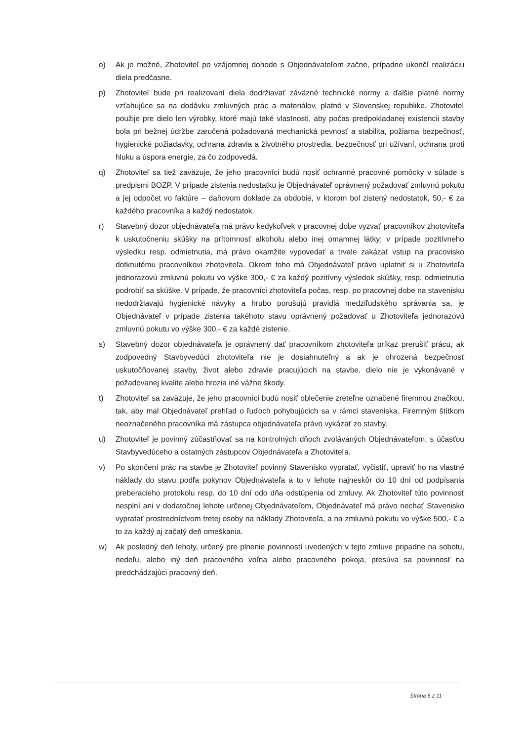o) Ak je možné, Zhotoviteľ po vzájomnej dohode s Objednávateľom začne, prípadne ukončí realizáciu diela predčasne.
p) Zhotoviteľ bude pri realizovaní diela dodržiavať záväzné technické normy a ďalšie platné normy vzťahujúce sa na dodávku zmluvných prác a materiálov, platné v Slovenskej republike. Zhotoviteľ použije pre dielo len výrobky, ktoré majú také vlastnosti, aby počas predpokladanej existencii stavby bola pri bežnej údržbe zaručená požadovaná mechanická pevnosť a stabilita, požiarna bezpečnosť, hygienické požiadavky, ochrana zdravia a životného prostredia, bezpečnosť pri užívaní, ochrana proti hluku a úspora energie, za čo zodpovedá.
q) Zhotoviteľ sa tiež zaväzuje, že jeho pracovníci budú nosiť ochranné pracovné pomôcky v súlade s predpismi BOZP. V prípade zistenia nedostatku je Objednávateľ oprávnený požadovať zmluvnú pokutu a jej odpočet vo faktúre – daňovom doklade za obdobie, v ktorom bol zistený nedostatok, 50,- € za každého pracovníka a každý nedostatok.
r) Stavebný dozor objednávateľa má právo kedykoľvek v pracovnej dobe vyzvať pracovníkov zhotoviteľa k uskutočneniu skúšky na prítomnosť alkoholu alebo inej omamnej látky; v prípade pozitívneho výsledku resp. odmietnutia, má právo okamžite vypovedať a trvale zakázať vstup na pracovisko dotknutému pracovníkovi zhotoviteľa. Okrem toho má Objednávateľ právo uplatniť si u Zhotoviteľa jednorazovú zmluvnú pokutu vo výške 300,- € za každý pozitívny výsledok skúšky, resp. odmietnutia podrobiť sa skúške. V prípade, že pracovníci zhotoviteľa počas, resp. po pracovnej dobe na stavenisku nedodržiavajú hygienické návyky a hrubo porušujú pravidlá medziľudského správania sa, je Objednávateľ v prípade zistenia takéhoto stavu oprávnený požadovať u Zhotoviteľa jednorazovú zmluvnú pokutu vo výške 300,- € za každé zistenie.
s) Stavebný dozor objednávateľa je oprávnený dať pracovníkom zhotoviteľa príkaz prerušiť prácu, ak zodpovedný Stavbyvedúci zhotoviteľa nie je dosiahnuteľný a ak je ohrozená bezpečnosť uskutočňovanej stavby, život alebo zdravie pracujúcich na stavbe, dielo nie je vykonávané v požadovanej kvalite alebo hrozia iné vážne škody.
t) Zhotoviteľ sa zaväzuje, že jeho pracovníci budú nosiť oblečenie zreteľne označené firemnou značkou, tak, aby mal Objednávateľ prehľad o ľuďoch pohybujúcich sa v rámci staveniska. Firemným štítkom neoznačeného pracovníka má zástupca objednávateľa právo vykázať zo stavby.
u) Zhotoviteľ je povinný zúčastňovať sa na kontrolných dňoch zvolávaných Objednávateľom, s účasťou Stavbyvedúceho a ostatných zástupcov Objednávateľa a Zhotoviteľa.
v) Po skončení prác na stavbe je Zhotoviteľ povinný Stavenisko vypratať, vyčistiť, upraviť ho na vlastné náklady do stavu podľa pokynov Objednávateľa a to v lehote najneskôr do 10 dní od podpísania preberacieho protokolu resp. do 10 dní odo dňa odstúpenia od zmluvy. Ak Zhotoviteľ túto povinnosť nesplní ani v dodatočnej lehote určenej Objednávateľom, Objednávateľ má právo nechať Stavenisko vypratať prostredníctvom tretej osoby na náklady Zhotoviteľa, a na zmluvnú pokutu vo výške 500,- € a to za každý aj začatý deň omeškania.
w) Ak posledný deň lehoty, určený pre plnenie povinností uvedených v tejto zmluve pripadne na sobotu, nedeľu, alebo iný deň pracovného voľna alebo pracovného pokoja, presúva sa povinnosť na predchádzajúci pracovný deň.
Strana 6 z 11